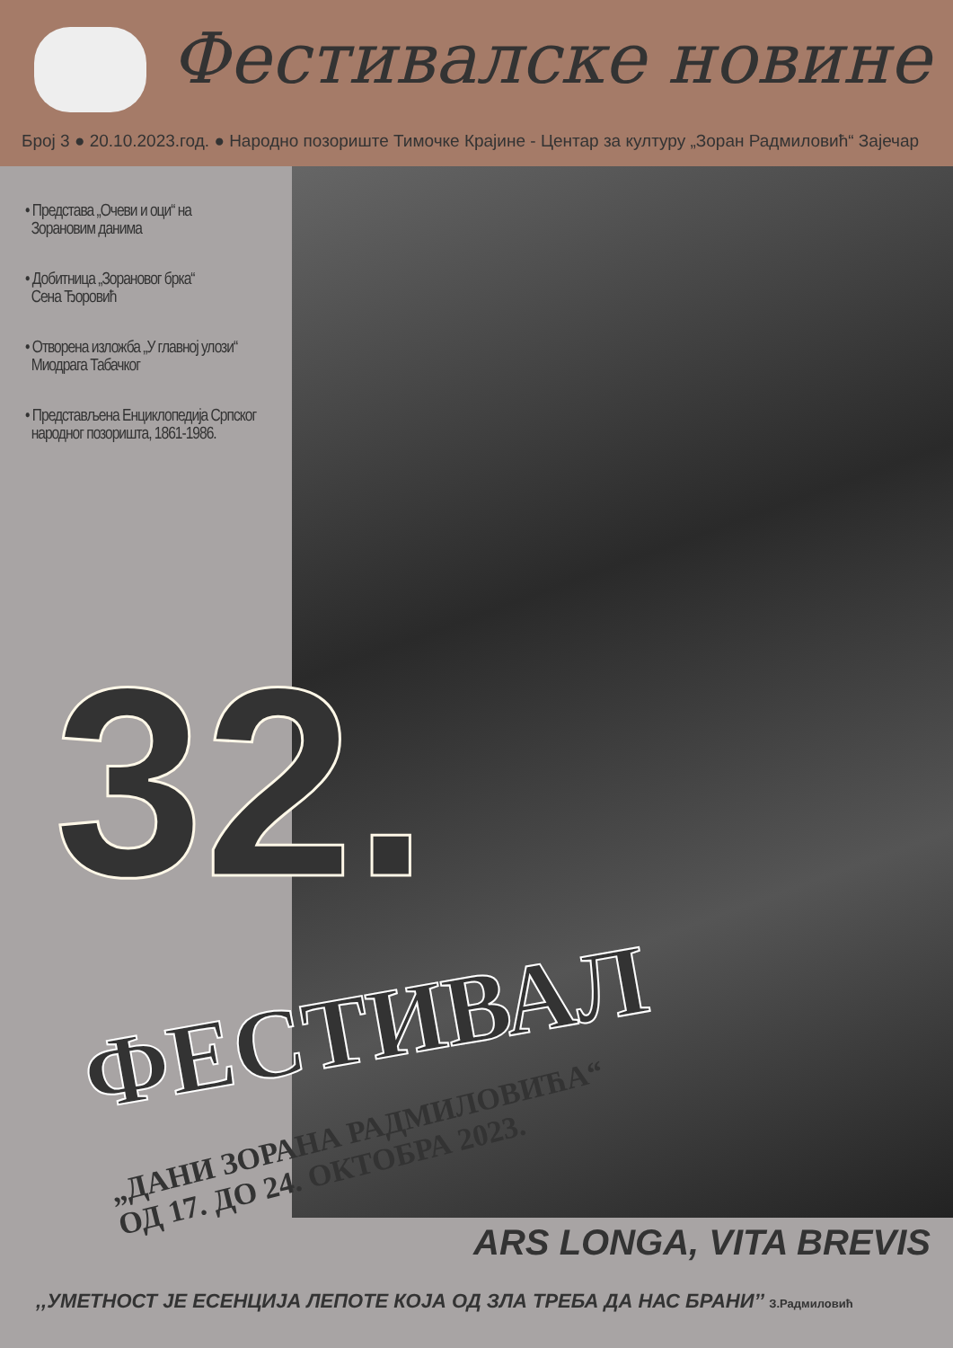Фестивалске новине
Број 3 ● 20.10.2023.год. ● Народно позориште Тимочке Крајине - Центар за културу „Зоран Радмиловић“ Зајечар
• Представа „Очеви и оци“ на
Зорановим данима
• Добитница „Зорановог брка“
Сена Ђоровић
• Отворена изложба „У главној улози“
Миодрага Табачког
• Представљена Енциклопедија Српског
народног позоришта, 1861-1986.
32.
ФЕСТИВАЛ
„ДАНИ ЗОРАНА РАДМИЛОВИЋА“
ОД 17. ДО 24. ОКТОБРА 2023.
ARS LONGA, VITA BREVIS
,,УМЕТНОСТ ЈЕ ЕСЕНЦИЈА ЛЕПОТЕ КОЈА ОД ЗЛА ТРЕБА ДА НАС БРАНИ’’ З.Радмиловић